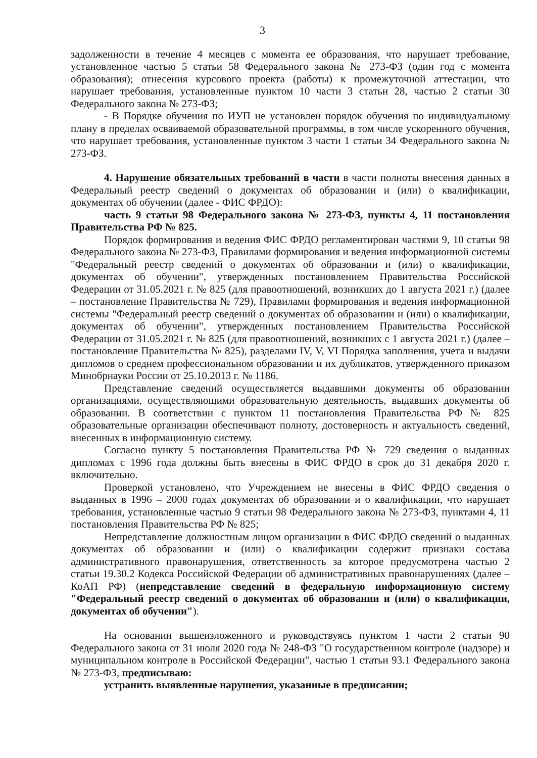3
задолженности в течение 4 месяцев с момента ее образования, что нарушает требование, установленное частью 5 статьи 58 Федерального закона № 273-ФЗ (один год с момента образования); отнесения курсового проекта (работы) к промежуточной аттестации, что нарушает требования, установленные пунктом 10 части 3 статьи 28, частью 2 статьи 30 Федерального закона № 273-ФЗ;
- В Порядке обучения по ИУП не установлен порядок обучения по индивидуальному плану в пределах осваиваемой образовательной программы, в том числе ускоренного обучения, что нарушает требования, установленные пунктом 3 части 1 статьи 34 Федерального закона № 273-ФЗ.
4. Нарушение обязательных требований в части в части полноты внесения данных в Федеральный реестр сведений о документах об образовании и (или) о квалификации, документах об обучении (далее - ФИС ФРДО):
часть 9 статьи 98 Федерального закона № 273-ФЗ, пункты 4, 11 постановления Правительства РФ № 825.
Порядок формирования и ведения ФИС ФРДО регламентирован частями 9, 10 статьи 98 Федерального закона № 273-ФЗ, Правилами формирования и ведения информационной системы "Федеральный реестр сведений о документах об образовании и (или) о квалификации, документах об обучении", утвержденных постановлением Правительства Российской Федерации от 31.05.2021 г. № 825 (для правоотношений, возникших до 1 августа 2021 г.) (далее – постановление Правительства № 729), Правилами формирования и ведения информационной системы "Федеральный реестр сведений о документах об образовании и (или) о квалификации, документах об обучении", утвержденных постановлением Правительства Российской Федерации от 31.05.2021 г. № 825 (для правоотношений, возникших с 1 августа 2021 г.) (далее – постановление Правительства № 825), разделами IV, V, VI Порядка заполнения, учета и выдачи дипломов о среднем профессиональном образовании и их дубликатов, утвержденного приказом Минобрнауки России от 25.10.2013 г. № 1186.
Представление сведений осуществляется выдавшими документы об образовании организациями, осуществляющими образовательную деятельность, выдавших документы об образовании. В соответствии с пунктом 11 постановления Правительства РФ № 825 образовательные организации обеспечивают полноту, достоверность и актуальность сведений, внесенных в информационную систему.
Согласно пункту 5 постановления Правительства РФ № 729 сведения о выданных дипломах с 1996 года должны быть внесены в ФИС ФРДО в срок до 31 декабря 2020 г. включительно.
Проверкой установлено, что Учреждением не внесены в ФИС ФРДО сведения о выданных в 1996 – 2000 годах документах об образовании и о квалификации, что нарушает требования, установленные частью 9 статьи 98 Федерального закона № 273-ФЗ, пунктами 4, 11 постановления Правительства РФ № 825;
Непредставление должностным лицом организации в ФИС ФРДО сведений о выданных документах об образовании и (или) о квалификации содержит признаки состава административного правонарушения, ответственность за которое предусмотрена частью 2 статьи 19.30.2 Кодекса Российской Федерации об административных правонарушениях (далее – КоАП РФ) (непредставление сведений в федеральную информационную систему "Федеральный реестр сведений о документах об образовании и (или) о квалификации, документах об обучении").
На основании вышеизложенного и руководствуясь пунктом 1 части 2 статьи 90 Федерального закона от 31 июля 2020 года № 248-ФЗ "О государственном контроле (надзоре) и муниципальном контроле в Российской Федерации", частью 1 статьи 93.1 Федерального закона № 273-ФЗ, предписываю:
устранить выявленные нарушения, указанные в предписании;